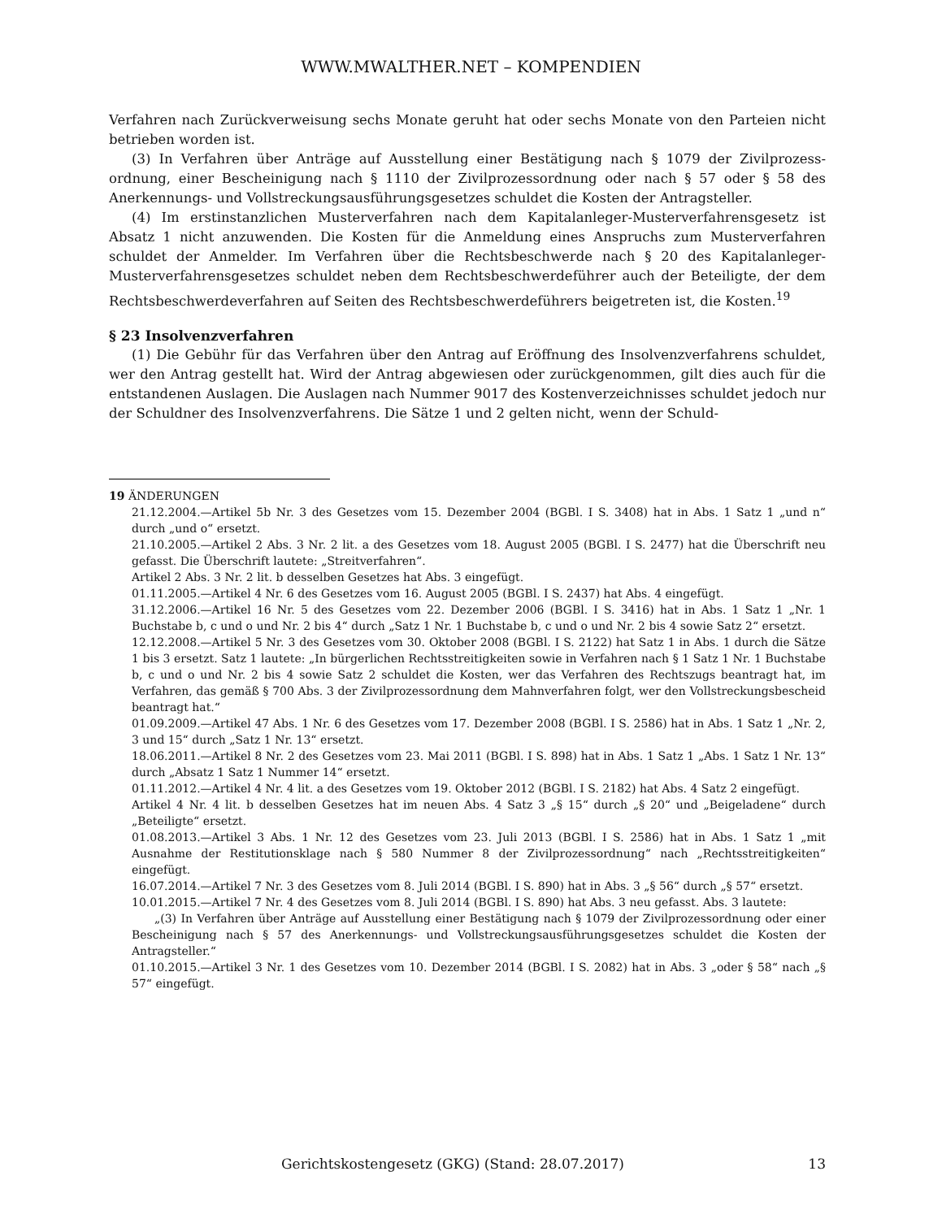WWW.MWALTHER.NET – KOMPENDIEN
Verfahren nach Zurückverweisung sechs Monate geruht hat oder sechs Monate von den Parteien nicht betrieben worden ist.
(3) In Verfahren über Anträge auf Ausstellung einer Bestätigung nach § 1079 der Zivilprozess­ordnung, einer Bescheinigung nach § 1110 der Zivilprozessordnung oder nach § 57 oder § 58 des Anerkennungs- und Vollstreckungsausführungsgesetzes schuldet die Kosten der Antragsteller.
(4) Im erstinstanzlichen Musterverfahren nach dem Kapitalanleger-Musterverfahrensgesetz ist Absatz 1 nicht anzuwenden. Die Kosten für die Anmeldung eines Anspruchs zum Musterverfahren schuldet der Anmelder. Im Verfahren über die Rechtsbeschwerde nach § 20 des Kapitalanleger-Musterverfahrensgesetzes schuldet neben dem Rechtsbeschwerdeführer auch der Beteiligte, der dem Rechtsbeschwerdeverfahren auf Seiten des Rechtsbeschwerdeführers beigetreten ist, die Kosten.<sup>19</sup>
§ 23 Insolvenzverfahren
(1) Die Gebühr für das Verfahren über den Antrag auf Eröffnung des Insolvenzverfahrens schuldet, wer den Antrag gestellt hat. Wird der Antrag abgewiesen oder zurückgenommen, gilt dies auch für die entstandenen Auslagen. Die Auslagen nach Nummer 9017 des Kostenverzeichnisses schuldet jedoch nur der Schuldner des Insolvenzverfahrens. Die Sätze 1 und 2 gelten nicht, wenn der Schuld-
19 ÄNDERUNGEN
21.12.2004.—Artikel 5b Nr. 3 des Gesetzes vom 15. Dezember 2004 (BGBl. I S. 3408) hat in Abs. 1 Satz 1 „und n“ durch „und o“ ersetzt.
21.10.2005.—Artikel 2 Abs. 3 Nr. 2 lit. a des Gesetzes vom 18. August 2005 (BGBl. I S. 2477) hat die Überschrift neu gefasst. Die Überschrift lautete: „Streitverfahren“.
Artikel 2 Abs. 3 Nr. 2 lit. b desselben Gesetzes hat Abs. 3 eingefügt.
01.11.2005.—Artikel 4 Nr. 6 des Gesetzes vom 16. August 2005 (BGBl. I S. 2437) hat Abs. 4 eingefügt.
31.12.2006.—Artikel 16 Nr. 5 des Gesetzes vom 22. Dezember 2006 (BGBl. I S. 3416) hat in Abs. 1 Satz 1 „Nr. 1 Buchstabe b, c und o und Nr. 2 bis 4“ durch „Satz 1 Nr. 1 Buchstabe b, c und o und Nr. 2 bis 4 sowie Satz 2“ ersetzt.
12.12.2008.—Artikel 5 Nr. 3 des Gesetzes vom 30. Oktober 2008 (BGBl. I S. 2122) hat Satz 1 in Abs. 1 durch die Sätze 1 bis 3 ersetzt. Satz 1 lautete: „In bürgerlichen Rechtsstreitigkeiten sowie in Verfahren nach § 1 Satz 1 Nr. 1 Buchstabe b, c und o und Nr. 2 bis 4 sowie Satz 2 schuldet die Kosten, wer das Verfahren des Rechtszugs beantragt hat, im Verfahren, das gemäß § 700 Abs. 3 der Zivilprozessordnung dem Mahnverfahren folgt, wer den Vollstreckungsbescheid beantragt hat.“
01.09.2009.—Artikel 47 Abs. 1 Nr. 6 des Gesetzes vom 17. Dezember 2008 (BGBl. I S. 2586) hat in Abs. 1 Satz 1 „Nr. 2, 3 und 15“ durch „Satz 1 Nr. 13“ ersetzt.
18.06.2011.—Artikel 8 Nr. 2 des Gesetzes vom 23. Mai 2011 (BGBl. I S. 898) hat in Abs. 1 Satz 1 „Abs. 1 Satz 1 Nr. 13“ durch „Absatz 1 Satz 1 Nummer 14“ ersetzt.
01.11.2012.—Artikel 4 Nr. 4 lit. a des Gesetzes vom 19. Oktober 2012 (BGBl. I S. 2182) hat Abs. 4 Satz 2 eingefügt.
Artikel 4 Nr. 4 lit. b desselben Gesetzes hat im neuen Abs. 4 Satz 3 „§ 15“ durch „§ 20“ und „Beigeladene“ durch „Beteiligte“ ersetzt.
01.08.2013.—Artikel 3 Abs. 1 Nr. 12 des Gesetzes vom 23. Juli 2013 (BGBl. I S. 2586) hat in Abs. 1 Satz 1 „mit Ausnahme der Restitutionsklage nach § 580 Nummer 8 der Zivilprozessordnung“ nach „Rechtsstreitigkeiten“ eingefügt.
16.07.2014.—Artikel 7 Nr. 3 des Gesetzes vom 8. Juli 2014 (BGBl. I S. 890) hat in Abs. 3 „§ 56“ durch „§ 57“ ersetzt.
10.01.2015.—Artikel 7 Nr. 4 des Gesetzes vom 8. Juli 2014 (BGBl. I S. 890) hat Abs. 3 neu gefasst. Abs. 3 lautete:
„(3) In Verfahren über Anträge auf Ausstellung einer Bestätigung nach § 1079 der Zivilprozessordnung oder einer Bescheinigung nach § 57 des Anerkennungs- und Vollstreckungsausführungsgesetzes schuldet die Kosten der Antragsteller.“
01.10.2015.—Artikel 3 Nr. 1 des Gesetzes vom 10. Dezember 2014 (BGBl. I S. 2082) hat in Abs. 3 „oder § 58“ nach „§ 57“ eingefügt.
Gerichtskostengesetz (GKG) (Stand: 28.07.2017) 13